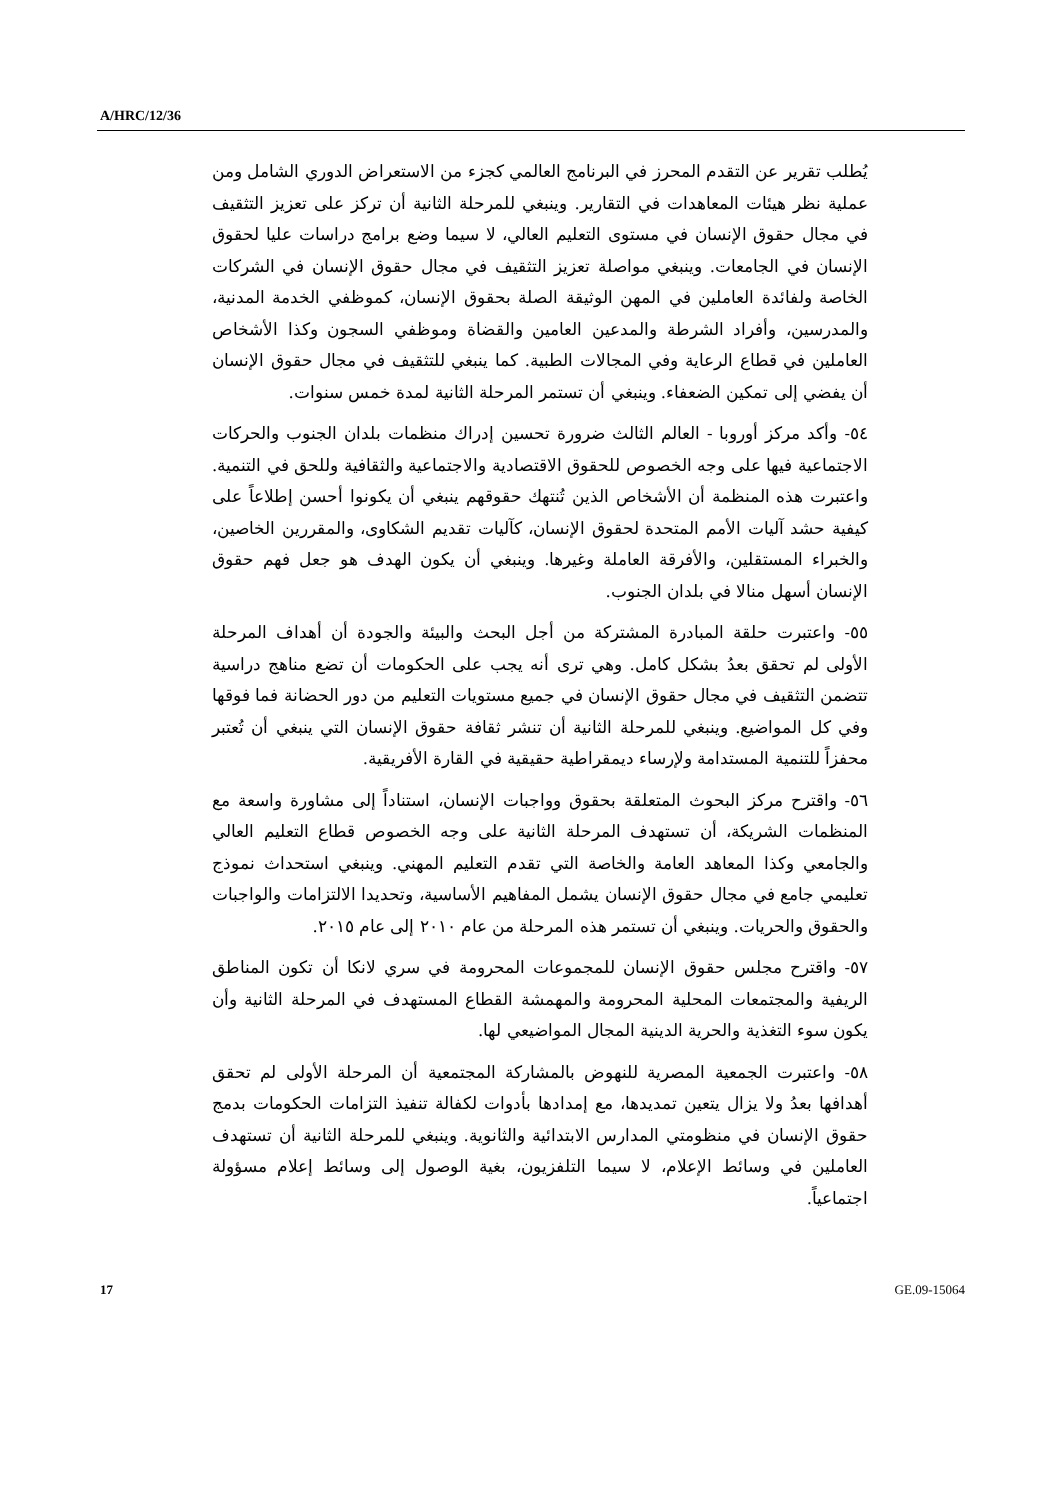A/HRC/12/36
يُطلب تقرير عن التقدم المحرز في البرنامج العالمي كجزء من الاستعراض الدوري الشامل ومن عملية نظر هيئات المعاهدات في التقارير. وينبغي للمرحلة الثانية أن تركز على تعزيز التثقيف في مجال حقوق الإنسان في مستوى التعليم العالي، لا سيما وضع برامج دراسات عليا لحقوق الإنسان في الجامعات. وينبغي مواصلة تعزيز التثقيف في مجال حقوق الإنسان في الشركات الخاصة ولفائدة العاملين في المهن الوثيقة الصلة بحقوق الإنسان، كموظفي الخدمة المدنية، والمدرسين، وأفراد الشرطة والمدعين العامين والقضاة وموظفي السجون وكذا الأشخاص العاملين في قطاع الرعاية وفي المجالات الطبية. كما ينبغي للتثقيف في مجال حقوق الإنسان أن يفضي إلى تمكين الضعفاء. وينبغي أن تستمر المرحلة الثانية لمدة خمس سنوات.
٥٤- وأكد مركز أوروبا - العالم الثالث ضرورة تحسين إدراك منظمات بلدان الجنوب والحركات الاجتماعية فيها على وجه الخصوص للحقوق الاقتصادية والاجتماعية والثقافية وللحق في التنمية. واعتبرت هذه المنظمة أن الأشخاص الذين تُنتهك حقوقهم ينبغي أن يكونوا أحسن إطلاعاً على كيفية حشد آليات الأمم المتحدة لحقوق الإنسان، كآليات تقديم الشكاوى، والمقررين الخاصين، والخبراء المستقلين، والأفرقة العاملة وغيرها. وينبغي أن يكون الهدف هو جعل فهم حقوق الإنسان أسهل منالا في بلدان الجنوب.
٥٥- واعتبرت حلقة المبادرة المشتركة من أجل البحث والبيئة والجودة أن أهداف المرحلة الأولى لم تحقق بعدُ بشكل كامل. وهي ترى أنه يجب على الحكومات أن تضع مناهج دراسية تتضمن التثقيف في مجال حقوق الإنسان في جميع مستويات التعليم من دور الحضانة فما فوقها وفي كل المواضيع. وينبغي للمرحلة الثانية أن تنشر ثقافة حقوق الإنسان التي ينبغي أن تُعتبر محفزاً للتنمية المستدامة ولإرساء ديمقراطية حقيقية في القارة الأفريقية.
٥٦- واقترح مركز البحوث المتعلقة بحقوق وواجبات الإنسان، استناداً إلى مشاورة واسعة مع المنظمات الشريكة، أن تستهدف المرحلة الثانية على وجه الخصوص قطاع التعليم العالي والجامعي وكذا المعاهد العامة والخاصة التي تقدم التعليم المهني. وينبغي استحداث نموذج تعليمي جامع في مجال حقوق الإنسان يشمل المفاهيم الأساسية، وتحديدا الالتزامات والواجبات والحقوق والحريات. وينبغي أن تستمر هذه المرحلة من عام ٢٠١٠ إلى عام ٢٠١٥.
٥٧- واقترح مجلس حقوق الإنسان للمجموعات المحرومة في سري لانكا أن تكون المناطق الريفية والمجتمعات المحلية المحرومة والمهمشة القطاع المستهدف في المرحلة الثانية وأن يكون سوء التغذية والحرية الدينية المجال المواضيعي لها.
٥٨- واعتبرت الجمعية المصرية للنهوض بالمشاركة المجتمعية أن المرحلة الأولى لم تحقق أهدافها بعدُ ولا يزال يتعين تمديدها، مع إمدادها بأدوات لكفالة تنفيذ التزامات الحكومات بدمج حقوق الإنسان في منظومتي المدارس الابتدائية والثانوية. وينبغي للمرحلة الثانية أن تستهدف العاملين في وسائط الإعلام، لا سيما التلفزيون، بغية الوصول إلى وسائط إعلام مسؤولة اجتماعياً.
17 GE.09-15064